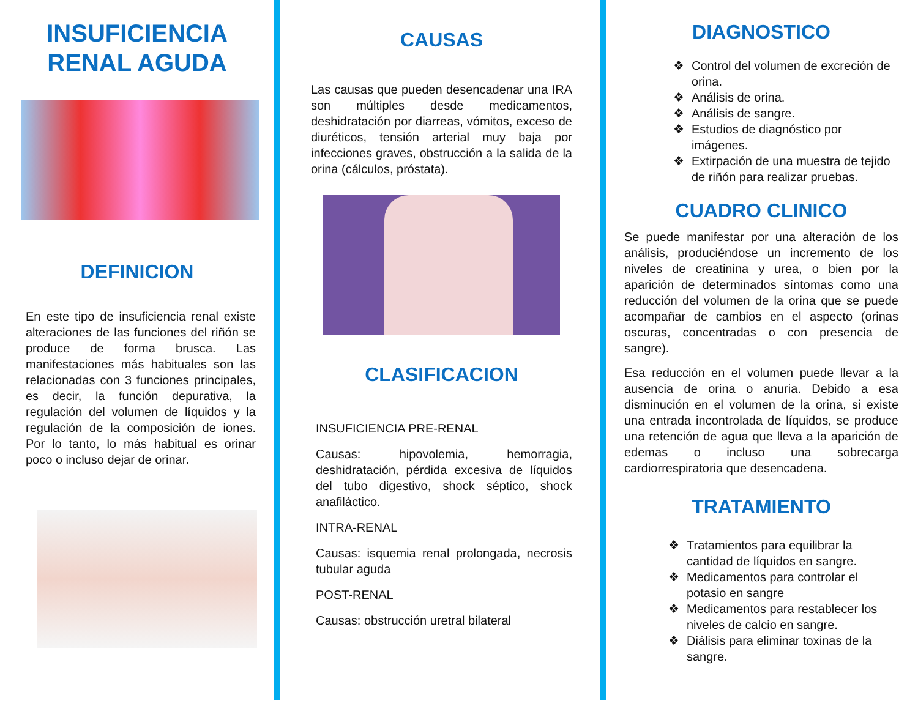INSUFICIENCIA
RENAL AGUDA
DEFINICION
En este tipo de insuficiencia renal existe alteraciones de las funciones del riñón se produce de forma brusca. Las manifestaciones más habituales son las relacionadas con 3 funciones principales, es decir, la función depurativa, la regulación del volumen de líquidos y la regulación de la composición de iones. Por lo tanto, lo más habitual es orinar poco o incluso dejar de orinar.
CAUSAS
Las causas que pueden desencadenar una IRA son múltiples desde medicamentos, deshidratación por diarreas, vómitos, exceso de diuréticos, tensión arterial muy baja por infecciones graves, obstrucción a la salida de la orina (cálculos, próstata).
CLASIFICACION
INSUFICIENCIA PRE-RENAL
Causas: hipovolemia, hemorragia, deshidratación, pérdida excesiva de líquidos del tubo digestivo, shock séptico, shock anafiláctico.
INTRA-RENAL
Causas: isquemia renal prolongada, necrosis tubular aguda
POST-RENAL
Causas: obstrucción uretral bilateral
DIAGNOSTICO
❖ Control del volumen de excreción de orina.
❖ Análisis de orina.
❖ Análisis de sangre.
❖ Estudios de diagnóstico por imágenes.
❖ Extirpación de una muestra de tejido de riñón para realizar pruebas.
CUADRO CLINICO
Se puede manifestar por una alteración de los análisis, produciéndose un incremento de los niveles de creatinina y urea, o bien por la aparición de determinados síntomas como una reducción del volumen de la orina que se puede acompañar de cambios en el aspecto (orinas oscuras, concentradas o con presencia de sangre).
Esa reducción en el volumen puede llevar a la ausencia de orina o anuria. Debido a esa disminución en el volumen de la orina, si existe una entrada incontrolada de líquidos, se produce una retención de agua que lleva a la aparición de edemas o incluso una sobrecarga cardiorrespiratoria que desencadena.
TRATAMIENTO
❖ Tratamientos para equilibrar la cantidad de líquidos en sangre.
❖ Medicamentos para controlar el potasio en sangre
❖ Medicamentos para restablecer los niveles de calcio en sangre.
❖ Diálisis para eliminar toxinas de la sangre.